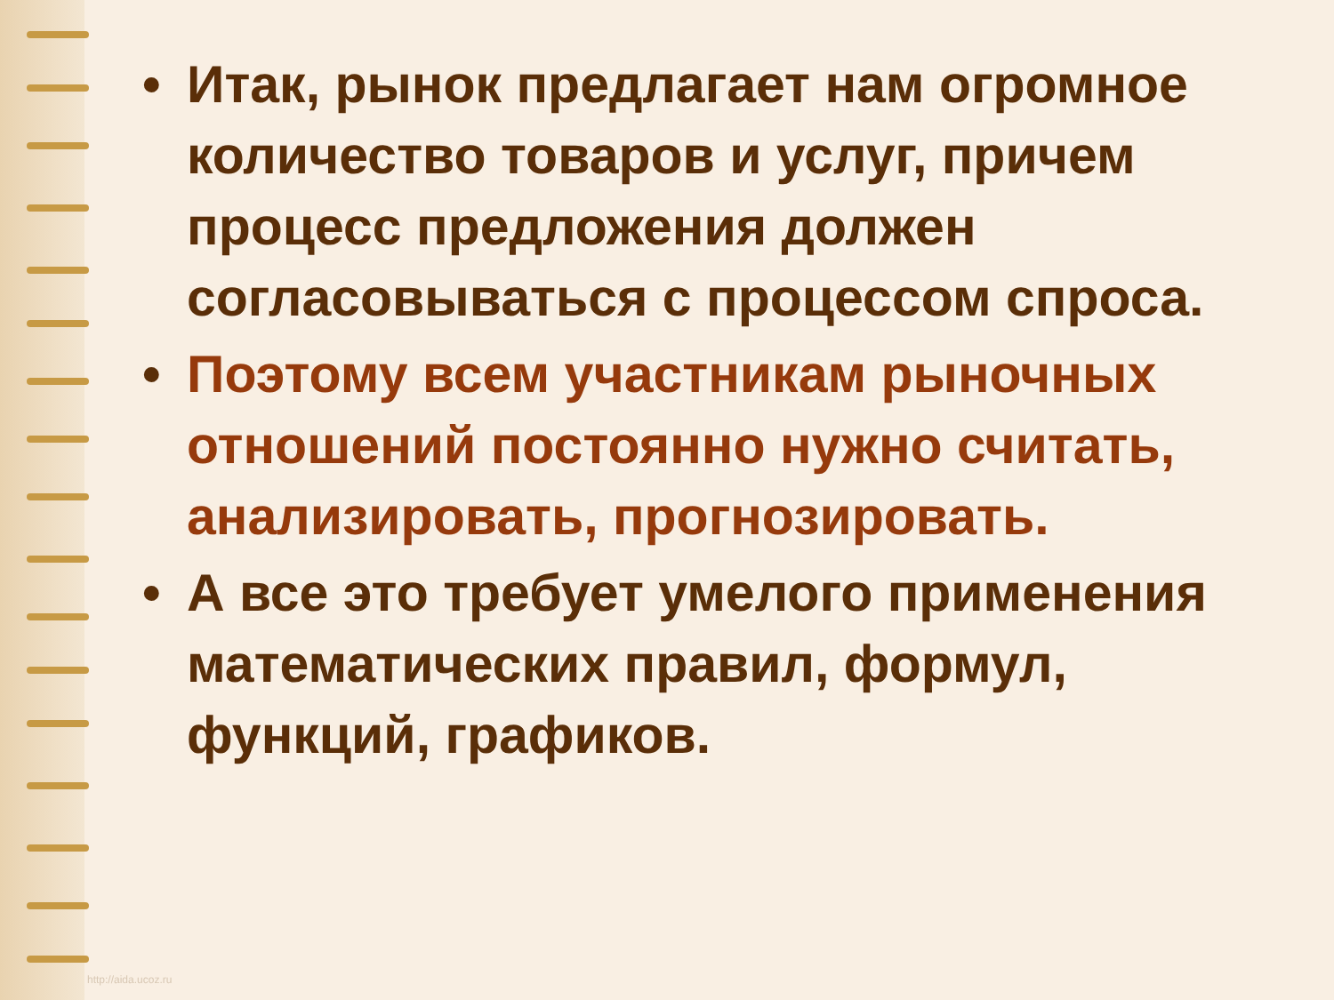• Итак, рынок предлагает нам огромное количество товаров и услуг, причем процесс предложения должен согласовываться с процессом спроса.
• Поэтому всем участникам рыночных отношений постоянно нужно считать, анализировать, прогнозировать.
• А все это требует умелого применения математических правил, формул, функций, графиков.
http://aida.ucoz.ru